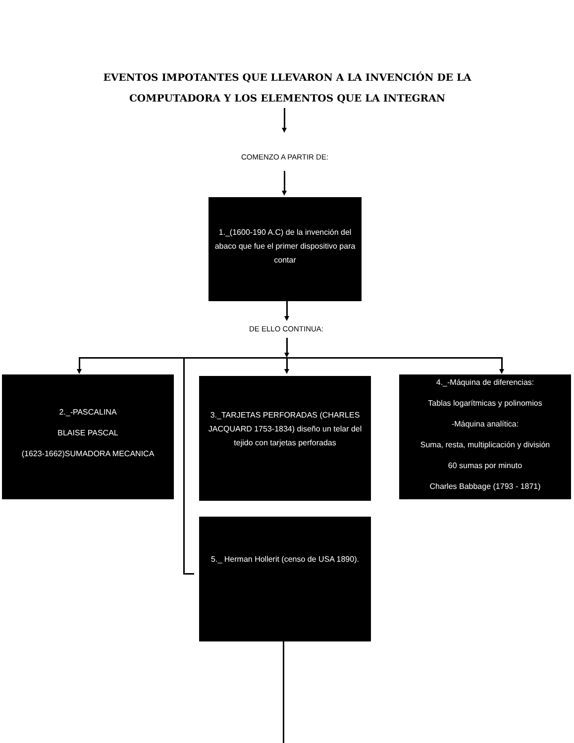EVENTOS IMPOTANTES QUE LLEVARON A LA INVENCIÓN DE LA COMPUTADORA Y LOS ELEMENTOS QUE LA INTEGRAN
COMENZO A PARTIR DE:
1._(1600-190 A.C) de la invención del abaco que fue el primer dispositivo para contar
DE ELLO CONTINUA:
2._-PASCALINA
BLAISE PASCAL
(1623-1662)SUMADORA MECANICA
3._TARJETAS PERFORADAS (CHARLES JACQUARD 1753-1834) diseño un telar del tejido con tarjetas perforadas
4._-Máquina de diferencias:
Tablas logarítmicas y polinomios
-Máquina analítica:
Suma, resta, multiplicación y división
60 sumas por minuto
Charles Babbage (1793 - 1871)
5._ Herman Hollerit (censo de USA 1890).